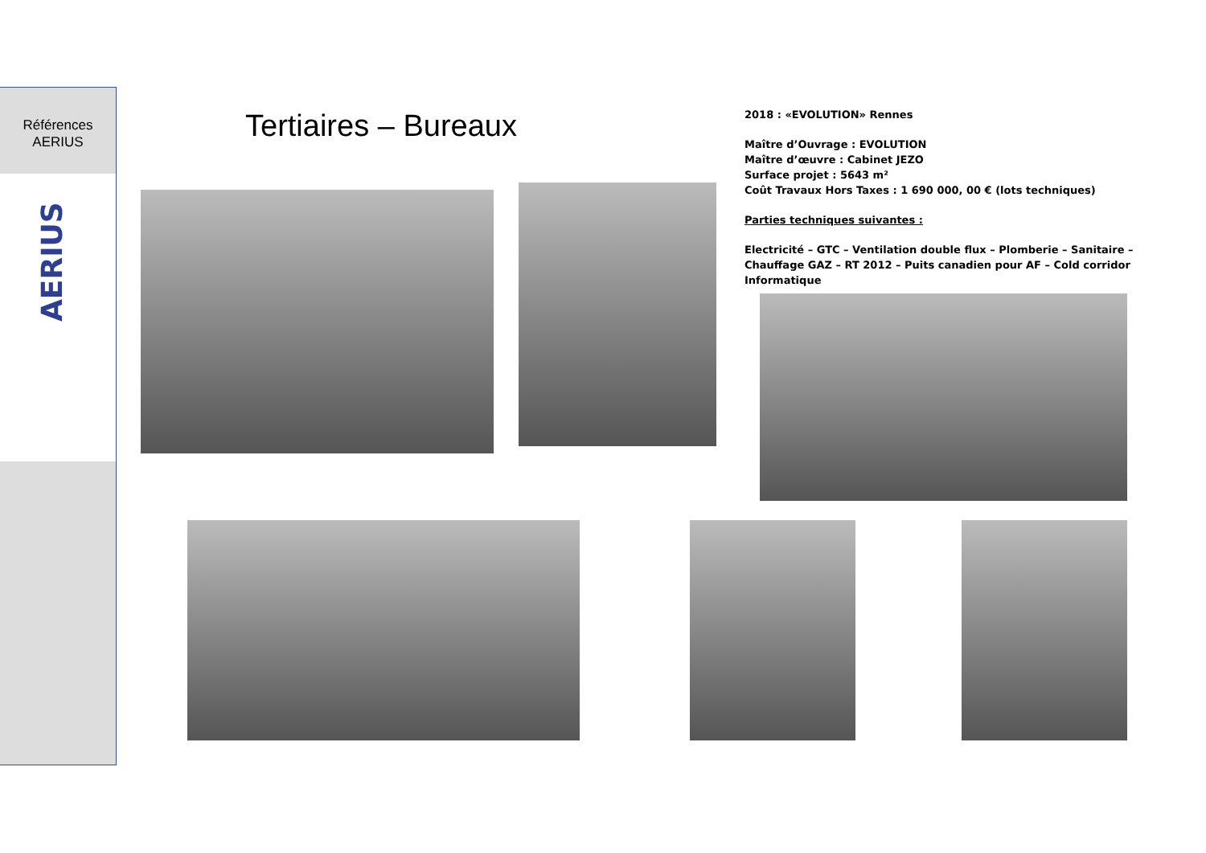Références
AERIUS
AERIUS
Tertiaires – Bureaux
2018 : «EVOLUTION» Rennes
Maître d’Ouvrage : EVOLUTION
Maître d’œuvre : Cabinet JEZO
Surface projet : 5643 m²
Coût Travaux Hors Taxes : 1 690 000, 00 € (lots techniques)
Parties techniques suivantes :
Electricité – GTC – Ventilation double flux – Plomberie – Sanitaire – Chauffage GAZ – RT 2012 – Puits canadien pour AF – Cold corridor Informatique